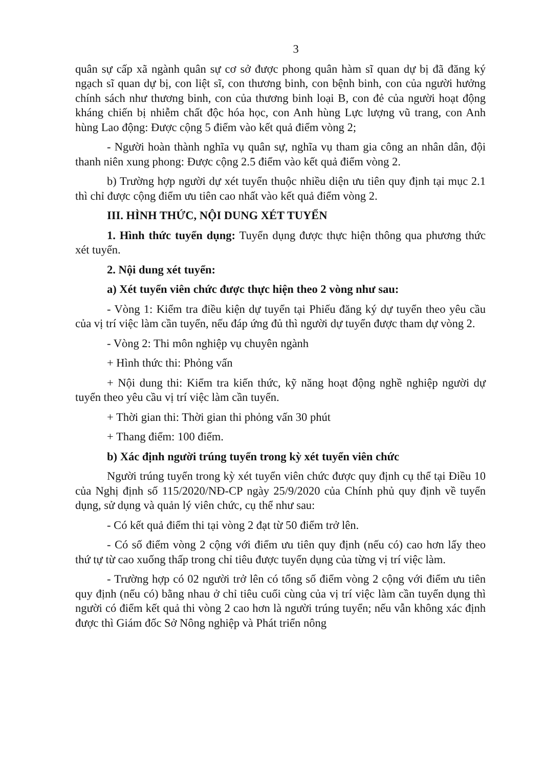3
quân sự cấp xã ngành quân sự cơ sở được phong quân hàm sĩ quan dự bị đã đăng ký ngạch sĩ quan dự bị, con liệt sĩ, con thương binh, con bệnh binh, con của người hưởng chính sách như thương binh, con của thương binh loại B, con đẻ của người hoạt động kháng chiến bị nhiễm chất độc hóa học, con Anh hùng Lực lượng vũ trang, con Anh hùng Lao động: Được cộng 5 điểm vào kết quả điểm vòng 2;
- Người hoàn thành nghĩa vụ quân sự, nghĩa vụ tham gia công an nhân dân, đội thanh niên xung phong: Được cộng 2.5 điểm vào kết quả điểm vòng 2.
b) Trường hợp người dự xét tuyển thuộc nhiều diện ưu tiên quy định tại mục 2.1 thì chỉ được cộng điểm ưu tiên cao nhất vào kết quả điểm vòng 2.
III. HÌNH THỨC, NỘI DUNG XÉT TUYỂN
1. Hình thức tuyển dụng: Tuyển dụng được thực hiện thông qua phương thức xét tuyển.
2. Nội dung xét tuyển:
a) Xét tuyển viên chức được thực hiện theo 2 vòng như sau:
- Vòng 1: Kiểm tra điều kiện dự tuyển tại Phiếu đăng ký dự tuyển theo yêu cầu của vị trí việc làm cần tuyển, nếu đáp ứng đủ thì người dự tuyển được tham dự vòng 2.
- Vòng 2: Thi môn nghiệp vụ chuyên ngành
+ Hình thức thi: Phỏng vấn
+ Nội dung thi: Kiểm tra kiến thức, kỹ năng hoạt động nghề nghiệp người dự tuyển theo yêu cầu vị trí việc làm cần tuyển.
+ Thời gian thi: Thời gian thi phỏng vấn 30 phút
+ Thang điểm: 100 điểm.
b) Xác định người trúng tuyển trong kỳ xét tuyển viên chức
Người trúng tuyển trong kỳ xét tuyển viên chức được quy định cụ thể tại Điều 10 của Nghị định số 115/2020/NĐ-CP ngày 25/9/2020 của Chính phủ quy định về tuyển dụng, sử dụng và quản lý viên chức, cụ thể như sau:
- Có kết quả điểm thi tại vòng 2 đạt từ 50 điểm trở lên.
- Có số điểm vòng 2 cộng với điểm ưu tiên quy định (nếu có) cao hơn lấy theo thứ tự từ cao xuống thấp trong chỉ tiêu được tuyển dụng của từng vị trí việc làm.
- Trường hợp có 02 người trở lên có tổng số điểm vòng 2 cộng với điểm ưu tiên quy định (nếu có) bằng nhau ở chỉ tiêu cuối cùng của vị trí việc làm cần tuyển dụng thì người có điểm kết quả thi vòng 2 cao hơn là người trúng tuyển; nếu vẫn không xác định được thì Giám đốc Sở Nông nghiệp và Phát triển nông